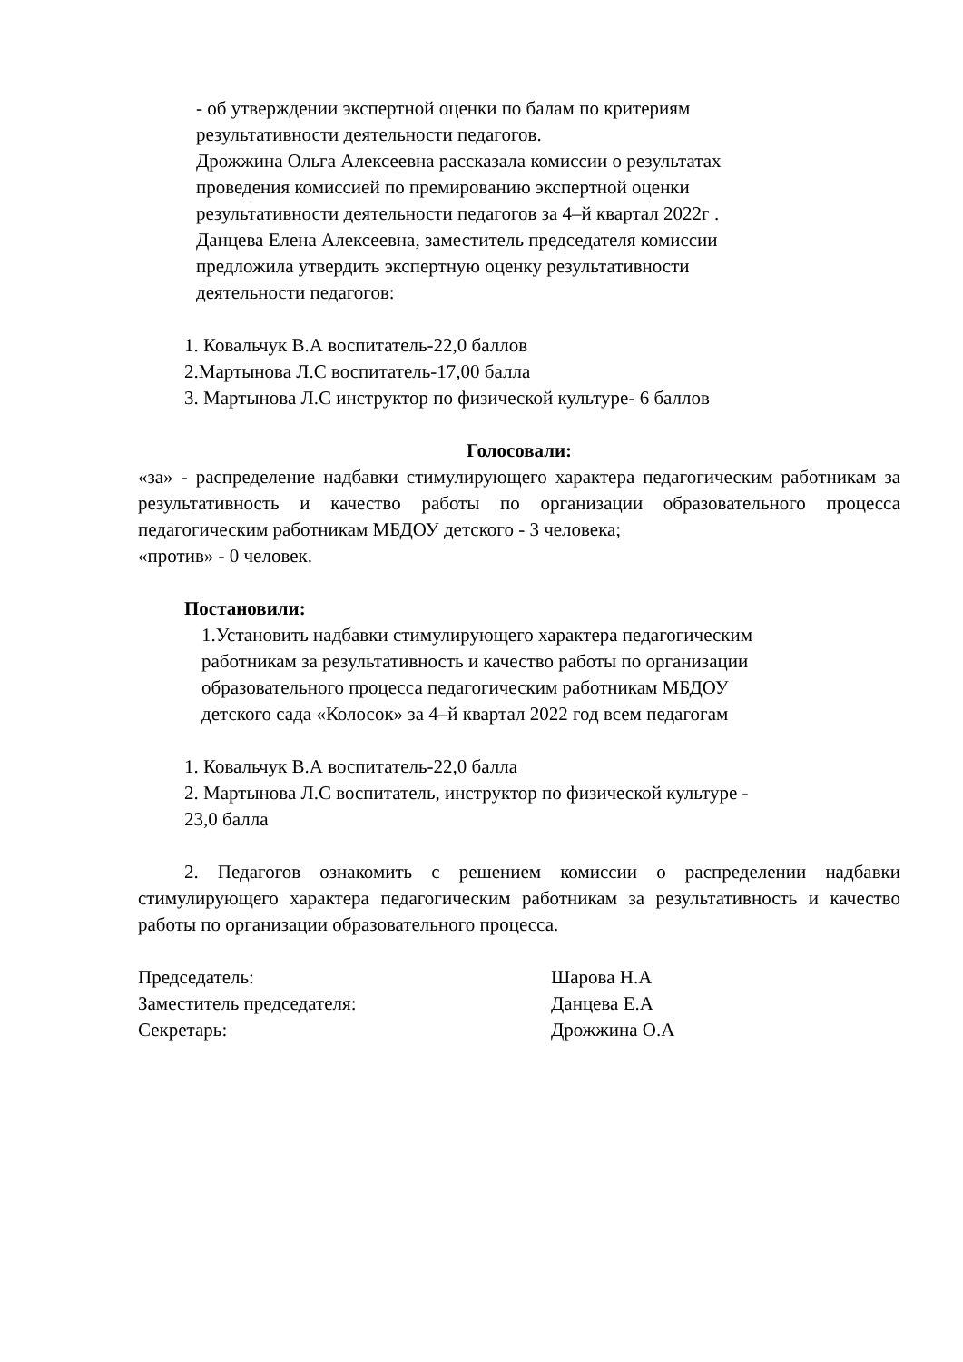- об утверждении экспертной оценки по балам по критериям
результативности деятельности педагогов.
Дрожжина Ольга Алексеевна рассказала комиссии о результатах
проведения комиссией по премированию экспертной оценки
результативности деятельности педагогов за 4–й квартал 2022г .
Данцева Елена Алексеевна, заместитель председателя комиссии
предложила утвердить экспертную оценку результативности
деятельности педагогов:
1. Ковальчук В.А воспитатель-22,0 баллов
2.Мартынова Л.С воспитатель-17,00 балла
3. Мартынова Л.С инструктор по физической культуре- 6 баллов
Голосовали:
«за» - распределение надбавки стимулирующего характера педагогическим работникам за результативность и качество работы по организации образовательного процесса педагогическим работникам МБДОУ детского - 3 человека;
«против» - 0 человек.
Постановили:
1.Установить надбавки стимулирующего характера педагогическим
работникам за результативность и качество работы по организации
образовательного процесса педагогическим работникам МБДОУ
детского сада «Колосок» за 4–й квартал 2022 год всем педагогам
1. Ковальчук В.А воспитатель-22,0 балла
2. Мартынова Л.С воспитатель, инструктор по физической культуре -
23,0 балла
2. Педагогов ознакомить с решением комиссии о распределении надбавки стимулирующего характера педагогическим работникам за результативность и качество работы по организации образовательного процесса.
Председатель: Шарова Н.А
Заместитель председателя: Данцева Е.А
Секретарь: Дрожжина О.А